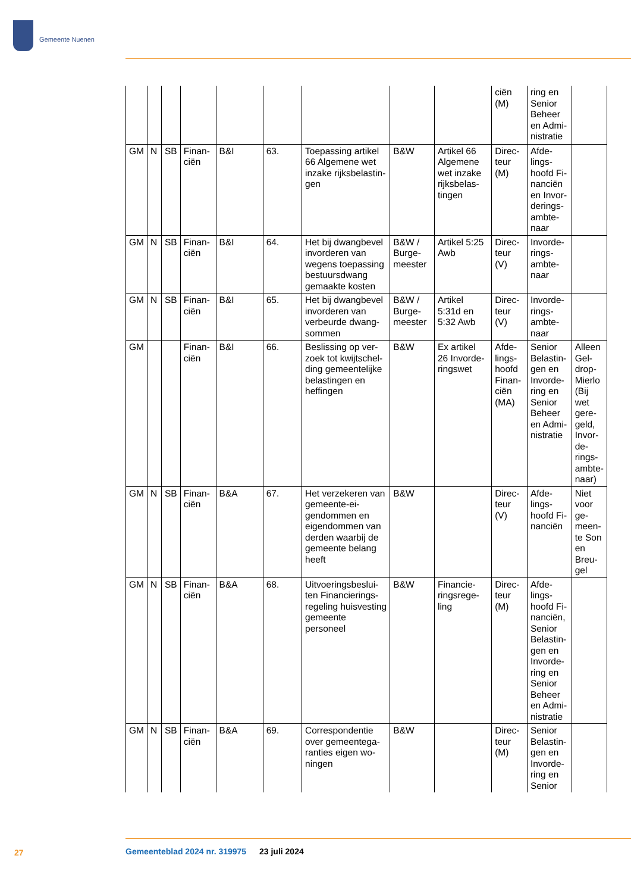Gemeente Nuenen
| | | | | | | | | | ciën (M) | ring en Senior Beheer en Admi­nistratie | |
| GM | N | SB | Finan­ciën | B&I | 63. | Toepassing artikel 66 Algemene wet inzake rijksbelastin­gen | B&W | Artikel 66 Algemene wet inzake rijksbelas­tingen | Direc­teur (M) | Afde­lings­hoofd Fi­nanciën en Invor­derings­ambte­naar | |
| GM | N | SB | Finan­ciën | B&I | 64. | Het bij dwangbe­vel invorderen van wegens toepas­sing bestuurs­dwang gemaakte kosten | B&W / Burge­meester | Artikel 5:25 Awb | Direc­teur (V) | Invorde­rings­ambte­naar | |
| GM | N | SB | Finan­ciën | B&I | 65. | Het bij dwangbe­vel invorderen van verbeurde dwang­sommen | B&W / Burge­meester | Artikel 5:31d en 5:32 Awb | Direc­teur (V) | Invorde­rings­ambte­naar | |
| GM | | | Finan­ciën | B&I | 66. | Beslissing op ver­zoek tot kwijtschel­ding gemeentelij­ke belastingen en heffingen | B&W | Ex artikel 26 Invorde­ringswet | Afde­lings­hoofd Finan­ciën (MA) | Senior Belastin­gen en Invorde­ring en Senior Beheer en Admi­nistratie | Alleen Gel­drop-Mierlo (Bij wet gere­geld, Invor­de­rings­ambte­naar) |
| GM | N | SB | Finan­ciën | B&A | 67. | Het verzekeren van gemeente-ei­gendommen en eigendommen van derden waarbij de gemeente belang heeft | B&W | | Direc­teur (V) | Afde­lings­hoofd Fi­nanciën | Niet voor ge­meen­te Son en Breu­gel |
| GM | N | SB | Finan­ciën | B&A | 68. | Uitvoeringsbeslui­ten Financierings­regeling huisves­ting gemeente personeel | B&W | Financie­ringsrege­ling | Direc­teur (M) | Afde­lings­hoofd Fi­nanciën, Senior Belastin­gen en Invorde­ring en Senior Beheer en Admi­nistratie | |
| GM | N | SB | Finan­ciën | B&A | 69. | Correspondentie over gemeentega­ranties eigen wo­ningen | B&W | | Direc­teur (M) | Senior Belastin­gen en Invorde­ring en Senior | |
27
Gemeenteblad 2024 nr. 319975 23 juli 2024